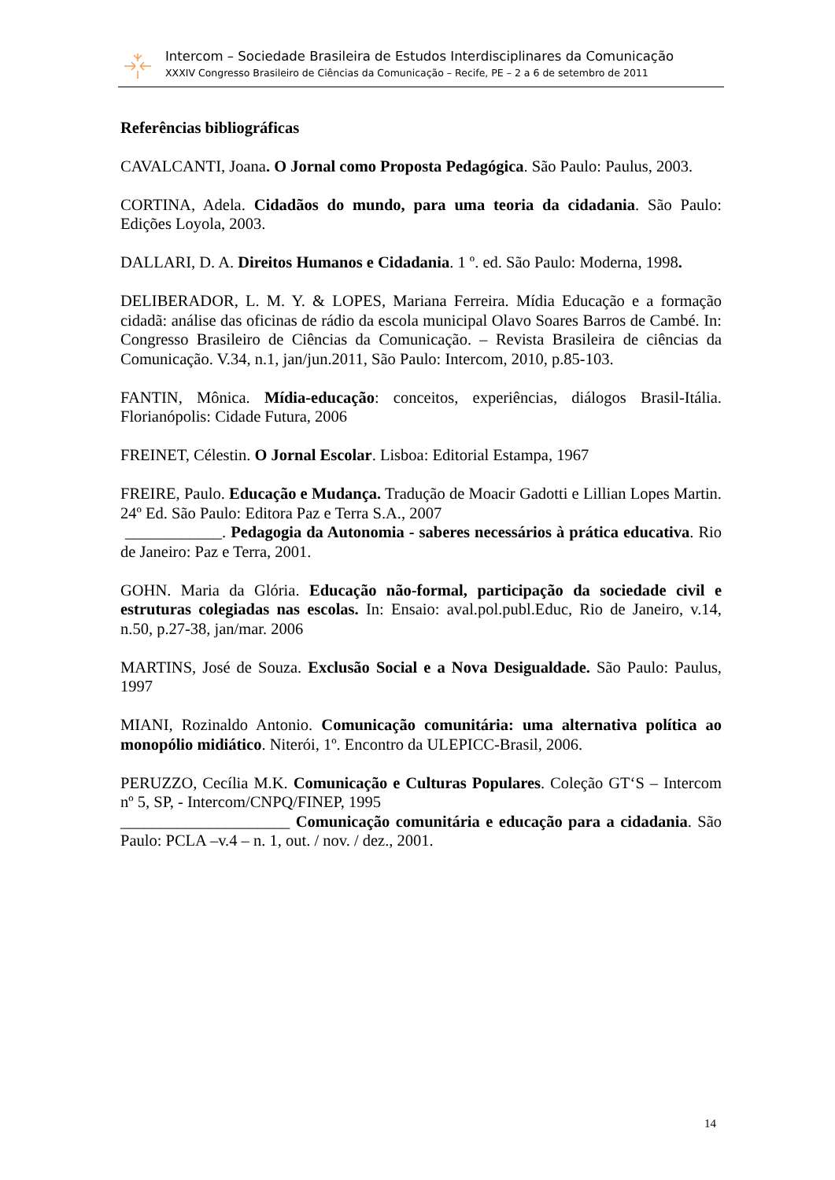Intercom – Sociedade Brasileira de Estudos Interdisciplinares da Comunicação
XXXIV Congresso Brasileiro de Ciências da Comunicação – Recife, PE – 2 a 6 de setembro de 2011
Referências bibliográficas
CAVALCANTI, Joana. O Jornal como Proposta Pedagógica. São Paulo: Paulus, 2003.
CORTINA, Adela. Cidadãos do mundo, para uma teoria da cidadania. São Paulo: Edições Loyola, 2003.
DALLARI, D. A. Direitos Humanos e Cidadania. 1 º. ed. São Paulo: Moderna, 1998.
DELIBERADOR, L. M. Y. & LOPES, Mariana Ferreira. Mídia Educação e a formação cidadã: análise das oficinas de rádio da escola municipal Olavo Soares Barros de Cambé. In: Congresso Brasileiro de Ciências da Comunicação. – Revista Brasileira de ciências da Comunicação. V.34, n.1, jan/jun.2011, São Paulo: Intercom, 2010, p.85-103.
FANTIN, Mônica. Mídia-educação: conceitos, experiências, diálogos Brasil-Itália. Florianópolis: Cidade Futura, 2006
FREINET, Célestin. O Jornal Escolar. Lisboa: Editorial Estampa, 1967
FREIRE, Paulo. Educação e Mudança. Tradução de Moacir Gadotti e Lillian Lopes Martin. 24º Ed. São Paulo: Editora Paz e Terra S.A., 2007
____________. Pedagogia da Autonomia - saberes necessários à prática educativa. Rio de Janeiro: Paz e Terra, 2001.
GOHN. Maria da Glória. Educação não-formal, participação da sociedade civil e estruturas colegiadas nas escolas. In: Ensaio: aval.pol.publ.Educ, Rio de Janeiro, v.14, n.50, p.27-38, jan/mar. 2006
MARTINS, José de Souza. Exclusão Social e a Nova Desigualdade. São Paulo: Paulus, 1997
MIANI, Rozinaldo Antonio. Comunicação comunitária: uma alternativa política ao monopólio midiático. Niterói, 1º. Encontro da ULEPICC-Brasil, 2006.
PERUZZO, Cecília M.K. Comunicação e Culturas Populares. Coleção GT‘S – Intercom nº 5, SP, - Intercom/CNPQ/FINEP, 1995
_____________________ Comunicação comunitária e educação para a cidadania. São Paulo: PCLA –v.4 – n. 1, out. / nov. / dez., 2001.
14